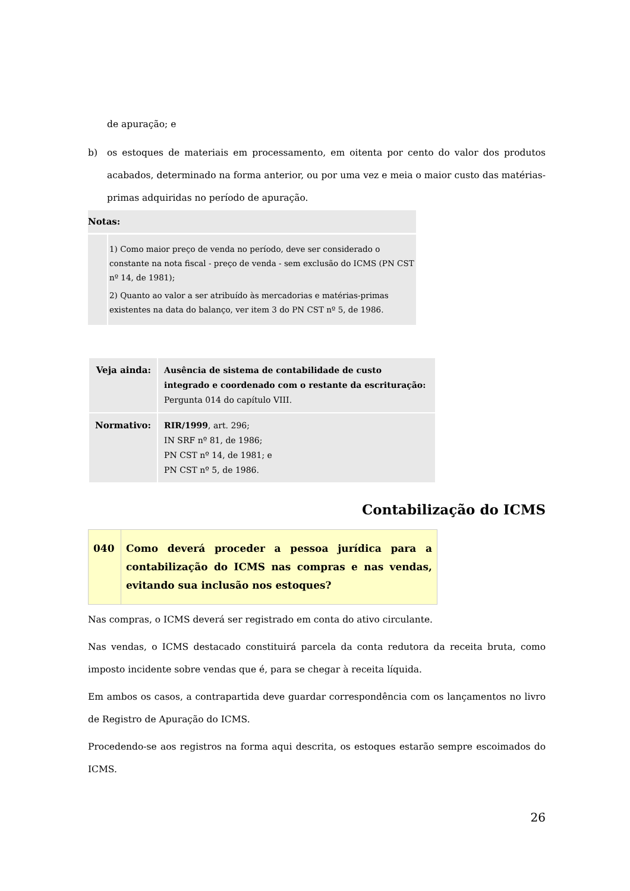de apuração; e
b) os estoques de materiais em processamento, em oitenta por cento do valor dos produtos acabados, determinado na forma anterior, ou por uma vez e meia o maior custo das matérias-primas adquiridas no período de apuração.
Notas:
1) Como maior preço de venda no período, deve ser considerado o constante na nota fiscal - preço de venda - sem exclusão do ICMS (PN CST nº 14, de 1981);
2) Quanto ao valor a ser atribuído às mercadorias e matérias-primas existentes na data do balanço, ver item 3 do PN CST nº 5, de 1986.
| Veja ainda: | Ausência de sistema de contabilidade de custo integrado e coordenado com o restante da escrituração: Pergunta 014 do capítulo VIII. |
| Normativo: | RIR/1999 , art. 296; IN SRF nº 81, de 1986; PN CST nº 14, de 1981; e PN CST nº 5, de 1986. |
Contabilização do ICMS
| 040 | Como deverá proceder a pessoa jurídica para a contabilização do ICMS nas compras e nas vendas, evitando sua inclusão nos estoques? |
Nas compras, o ICMS deverá ser registrado em conta do ativo circulante.
Nas vendas, o ICMS destacado constituirá parcela da conta redutora da receita bruta, como imposto incidente sobre vendas que é, para se chegar à receita líquida.
Em ambos os casos, a contrapartida deve guardar correspondência com os lançamentos no livro de Registro de Apuração do ICMS.
Procedendo-se aos registros na forma aqui descrita, os estoques estarão sempre escoimados do ICMS.
26